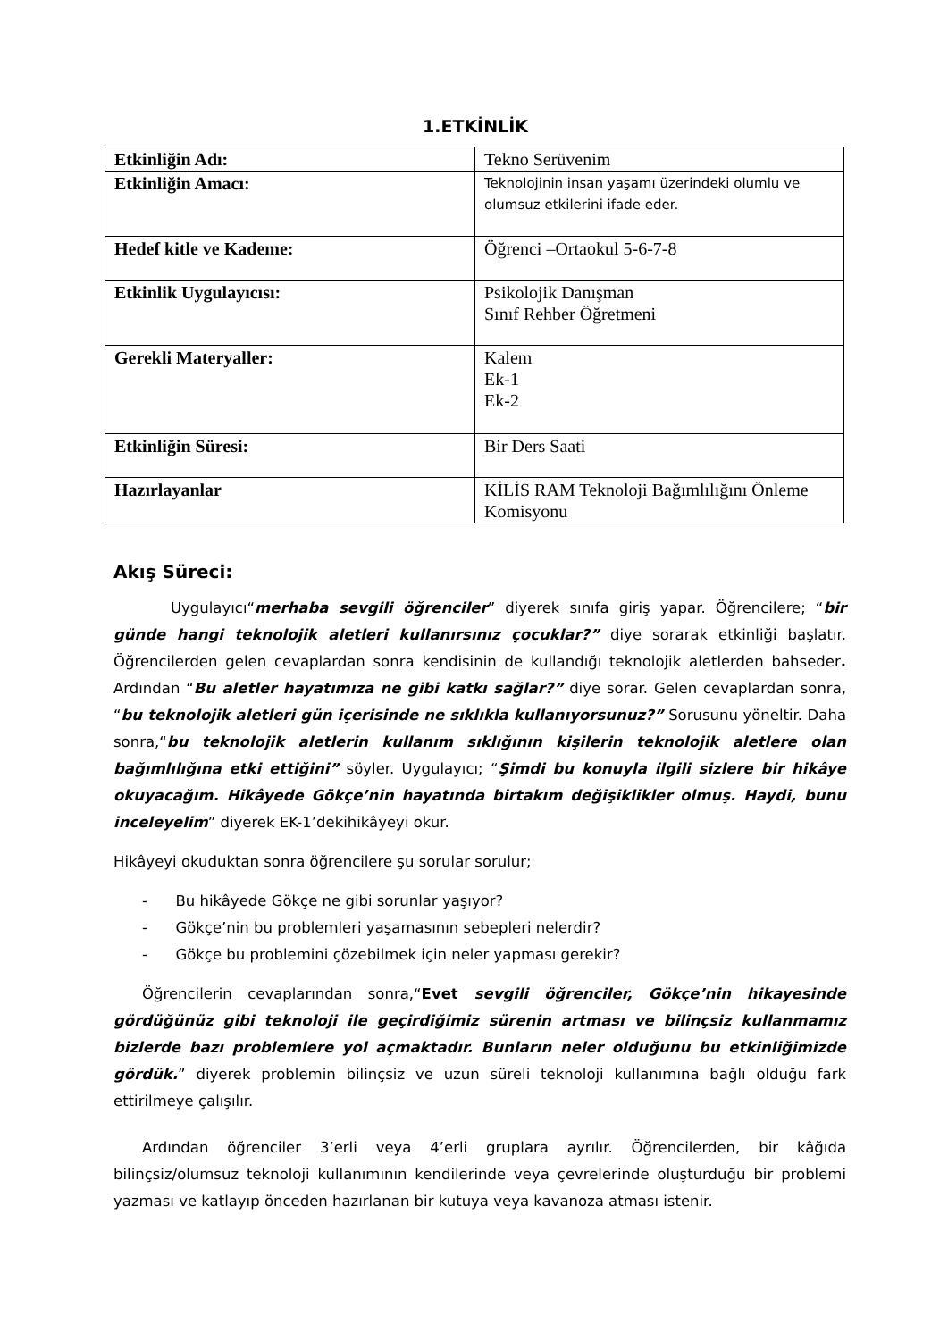1.ETKİNLİK
| Etkinliğin Adı: | Tekno Serüvenim |
| Etkinliğin Amacı: | Teknolojinin insan yaşamı üzerindeki olumlu ve olumsuz etkilerini ifade eder. |
| Hedef kitle ve Kademe: | Öğrenci –Ortaokul 5-6-7-8 |
| Etkinlik Uygulayıcısı: | Psikolojik Danışman Sınıf Rehber Öğretmeni |
| Gerekli Materyaller: | Kalem Ek-1 Ek-2 |
| Etkinliğin Süresi: | Bir Ders Saati |
| Hazırlayanlar | KİLİS RAM Teknoloji Bağımlılığını Önleme Komisyonu |
Akış Süreci:
Uygulayıcı“merhaba sevgili öğrenciler” diyerek sınıfa giriş yapar. Öğrencilere; “bir günde hangi teknolojik aletleri kullanırsınız çocuklar?” diye sorarak etkinliği başlatır. Öğrencilerden gelen cevaplardan sonra kendisinin de kullandığı teknolojik aletlerden bahseder. Ardından “Bu aletler hayatımıza ne gibi katkı sağlar?” diye sorar. Gelen cevaplardan sonra, “bu teknolojik aletleri gün içerisinde ne sıklıkla kullanıyorsunuz?” Sorusunu yöneltir. Daha sonra,“bu teknolojik aletlerin kullanım sıklığının kişilerin teknolojik aletlere olan bağımlılığına etki ettiğini” söyler. Uygulayıcı; “Şimdi bu konuyla ilgili sizlere bir hikâye okuyacağım. Hikâyede Gökçe’nin hayatında birtakım değişiklikler olmuş. Haydi, bunu inceleyelim” diyerek EK-1’dekihikâyeyi okur.
Hikâyeyi okuduktan sonra öğrencilere şu sorular sorulur;
- Bu hikâyede Gökçe ne gibi sorunlar yaşıyor?
- Gökçe’nin bu problemleri yaşamasının sebepleri nelerdir?
- Gökçe bu problemini çözebilmek için neler yapması gerekir?
Öğrencilerin cevaplarından sonra,“Evet sevgili öğrenciler, Gökçe’nin hikayesinde gördüğünüz gibi teknoloji ile geçirdiğimiz sürenin artması ve bilinçsiz kullanmamız bizlerde bazı problemlere yol açmaktadır. Bunların neler olduğunu bu etkinliğimizde gördük.” diyerek problemin bilinçsiz ve uzun süreli teknoloji kullanımına bağlı olduğu fark ettirilmeye çalışılır.
Ardından öğrenciler 3’erli veya 4’erli gruplara ayrılır. Öğrencilerden, bir kâğıda bilinçsiz/olumsuz teknoloji kullanımının kendilerinde veya çevrelerinde oluşturduğu bir problemi yazması ve katlayıp önceden hazırlanan bir kutuya veya kavanoza atması istenir.